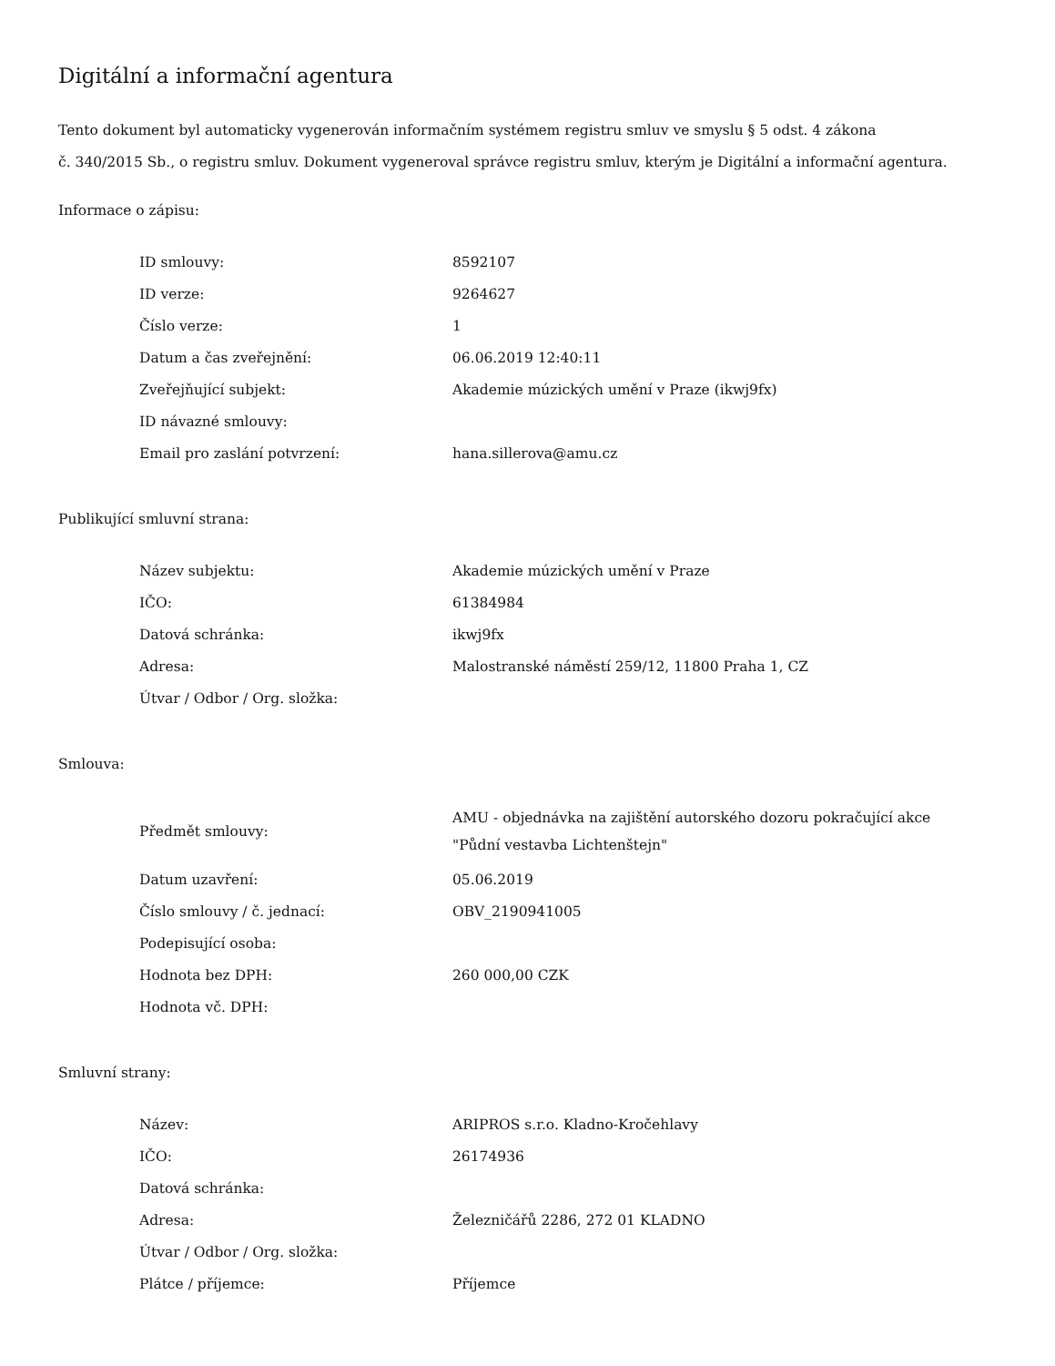Digitální a informační agentura
Tento dokument byl automaticky vygenerován informačním systémem registru smluv ve smyslu § 5 odst. 4 zákona
č. 340/2015 Sb., o registru smluv. Dokument vygeneroval správce registru smluv, kterým je Digitální a informační agentura.
Informace o zápisu:
| ID smlouvy: | 8592107 |
| ID verze: | 9264627 |
| Číslo verze: | 1 |
| Datum a čas zveřejnění: | 06.06.2019 12:40:11 |
| Zveřejňující subjekt: | Akademie múzických umění v Praze (ikwj9fx) |
| ID návazné smlouvy: | |
| Email pro zaslání potvrzení: | hana.sillerova@amu.cz |
Publikující smluvní strana:
| Název subjektu: | Akademie múzických umění v Praze |
| IČO: | 61384984 |
| Datová schránka: | ikwj9fx |
| Adresa: | Malostranské náměstí 259/12, 11800 Praha 1, CZ |
| Útvar / Odbor / Org. složka: | |
Smlouva:
| Předmět smlouvy: | AMU - objednávka na zajištění autorského dozoru pokračující akce "Půdní vestavba Lichtenštejn" |
| Datum uzavření: | 05.06.2019 |
| Číslo smlouvy / č. jednací: | OBV_2190941005 |
| Podepisující osoba: | |
| Hodnota bez DPH: | 260 000,00 CZK |
| Hodnota vč. DPH: | |
Smluvní strany:
| Název: | ARIPROS s.r.o. Kladno-Kročehlavy |
| IČO: | 26174936 |
| Datová schránka: | |
| Adresa: | Železničářů 2286, 272 01 KLADNO |
| Útvar / Odbor / Org. složka: | |
| Plátce / příjemce: | Příjemce |